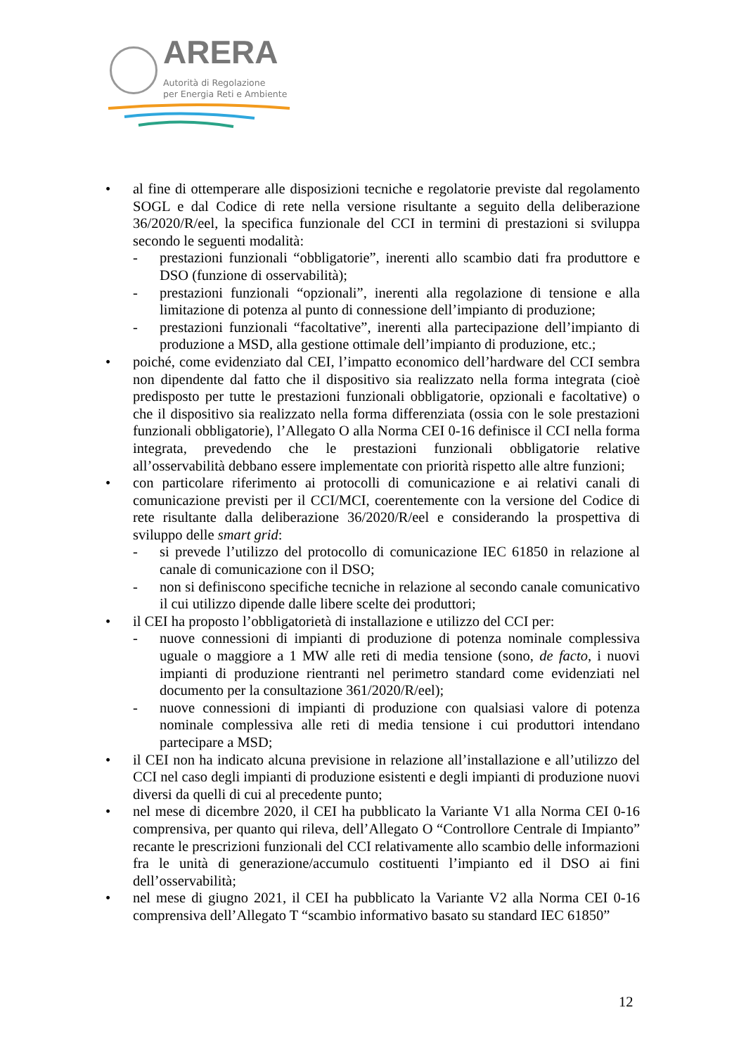ARERA
Autorità di Regolazione
per Energia Reti e Ambiente
• al fine di ottemperare alle disposizioni tecniche e regolatorie previste dal regolamento SOGL e dal Codice di rete nella versione risultante a seguito della deliberazione 36/2020/R/eel, la specifica funzionale del CCI in termini di prestazioni si sviluppa secondo le seguenti modalità:
- prestazioni funzionali “obbligatorie”, inerenti allo scambio dati fra produttore e DSO (funzione di osservabilità);
- prestazioni funzionali “opzionali”, inerenti alla regolazione di tensione e alla limitazione di potenza al punto di connessione dell’impianto di produzione;
- prestazioni funzionali “facoltative”, inerenti alla partecipazione dell’impianto di produzione a MSD, alla gestione ottimale dell’impianto di produzione, etc.;
• poiché, come evidenziato dal CEI, l’impatto economico dell’hardware del CCI sembra non dipendente dal fatto che il dispositivo sia realizzato nella forma integrata (cioè predisposto per tutte le prestazioni funzionali obbligatorie, opzionali e facoltative) o che il dispositivo sia realizzato nella forma differenziata (ossia con le sole prestazioni funzionali obbligatorie), l’Allegato O alla Norma CEI 0-16 definisce il CCI nella forma integrata, prevedendo che le prestazioni funzionali obbligatorie relative all’osservabilità debbano essere implementate con priorità rispetto alle altre funzioni;
• con particolare riferimento ai protocolli di comunicazione e ai relativi canali di comunicazione previsti per il CCI/MCI, coerentemente con la versione del Codice di rete risultante dalla deliberazione 36/2020/R/eel e considerando la prospettiva di sviluppo delle smart grid:
- si prevede l’utilizzo del protocollo di comunicazione IEC 61850 in relazione al canale di comunicazione con il DSO;
- non si definiscono specifiche tecniche in relazione al secondo canale comunicativo il cui utilizzo dipende dalle libere scelte dei produttori;
• il CEI ha proposto l’obbligatorietà di installazione e utilizzo del CCI per:
- nuove connessioni di impianti di produzione di potenza nominale complessiva uguale o maggiore a 1 MW alle reti di media tensione (sono, de facto, i nuovi impianti di produzione rientranti nel perimetro standard come evidenziati nel documento per la consultazione 361/2020/R/eel);
- nuove connessioni di impianti di produzione con qualsiasi valore di potenza nominale complessiva alle reti di media tensione i cui produttori intendano partecipare a MSD;
• il CEI non ha indicato alcuna previsione in relazione all’installazione e all’utilizzo del CCI nel caso degli impianti di produzione esistenti e degli impianti di produzione nuovi diversi da quelli di cui al precedente punto;
• nel mese di dicembre 2020, il CEI ha pubblicato la Variante V1 alla Norma CEI 0-16 comprensiva, per quanto qui rileva, dell’Allegato O “Controllore Centrale di Impianto” recante le prescrizioni funzionali del CCI relativamente allo scambio delle informazioni fra le unità di generazione/accumulo costituenti l’impianto ed il DSO ai fini dell’osservabilità;
• nel mese di giugno 2021, il CEI ha pubblicato la Variante V2 alla Norma CEI 0-16 comprensiva dell’Allegato T “scambio informativo basato su standard IEC 61850”
12